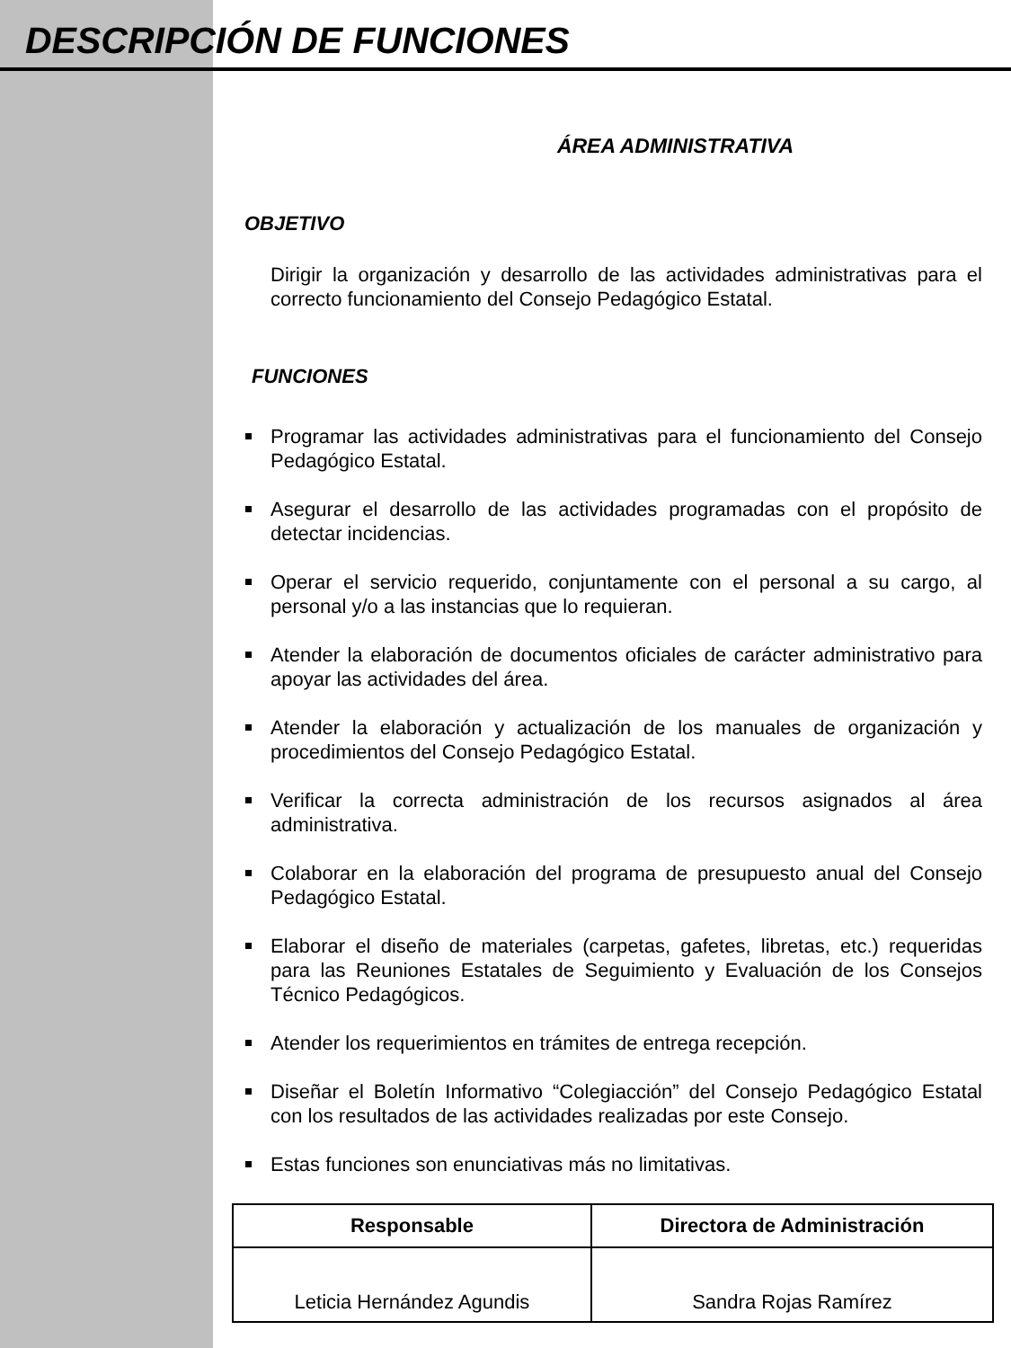DESCRIPCIÓN DE FUNCIONES
ÁREA ADMINISTRATIVA
OBJETIVO
Dirigir la organización y desarrollo de las actividades administrativas para el correcto funcionamiento del Consejo Pedagógico Estatal.
FUNCIONES
Programar las actividades administrativas para el funcionamiento del Consejo Pedagógico Estatal.
Asegurar el desarrollo de las actividades programadas con el propósito de detectar incidencias.
Operar el servicio requerido, conjuntamente con el personal a su cargo, al personal y/o a las instancias que lo requieran.
Atender la elaboración de documentos oficiales de carácter administrativo para apoyar las actividades del área.
Atender la elaboración y actualización de los manuales de organización y procedimientos del Consejo Pedagógico Estatal.
Verificar la correcta administración de los recursos asignados al área administrativa.
Colaborar en la elaboración del programa de presupuesto anual del Consejo Pedagógico Estatal.
Elaborar el diseño de materiales (carpetas, gafetes, libretas, etc.) requeridas para las Reuniones Estatales de Seguimiento y Evaluación de los Consejos Técnico Pedagógicos.
Atender los requerimientos en trámites de entrega recepción.
Diseñar el Boletín Informativo “Colegiacción” del Consejo Pedagógico Estatal con los resultados de las actividades realizadas por este Consejo.
Estas funciones son enunciativas más no limitativas.
| Responsable | Directora de Administración |
| --- | --- |
| Leticia Hernández Agundis | Sandra Rojas Ramírez |